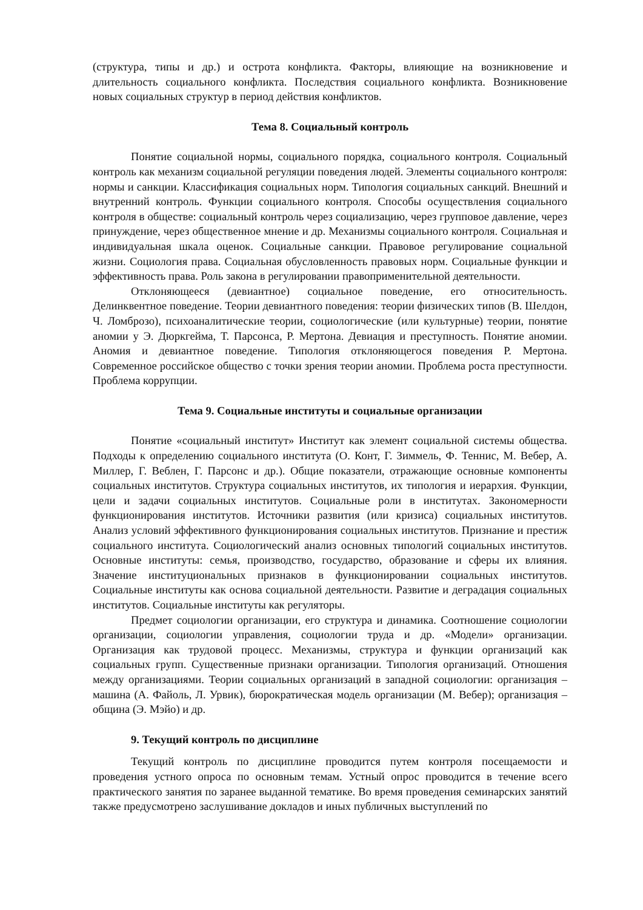(структура, типы и др.) и острота конфликта. Факторы, влияющие на возникновение и длительность социального конфликта. Последствия социального конфликта. Возникновение новых социальных структур в период действия конфликтов.
Тема 8. Социальный контроль
Понятие социальной нормы, социального порядка, социального контроля. Социальный контроль как механизм социальной регуляции поведения людей. Элементы социального контроля: нормы и санкции. Классификация социальных норм. Типология социальных санкций. Внешний и внутренний контроль. Функции социального контроля. Способы осуществления социального контроля в обществе: социальный контроль через социализацию, через групповое давление, через принуждение, через общественное мнение и др. Механизмы социального контроля. Социальная и индивидуальная шкала оценок. Социальные санкции. Правовое регулирование социальной жизни. Социология права. Социальная обусловленность правовых норм. Социальные функции и эффективность права. Роль закона в регулировании правоприменительной деятельности.
Отклоняющееся (девиантное) социальное поведение, его относительность. Делинквентное поведение. Теории девиантного поведения: теории физических типов (В. Шелдон, Ч. Ломброзо), психоаналитические теории, социологические (или культурные) теории, понятие аномии у Э. Дюркгейма, Т. Парсонса, Р. Мертона. Девиация и преступность. Понятие аномии. Аномия и девиантное поведение. Типология отклоняющегося поведения Р. Мертона. Современное российское общество с точки зрения теории аномии. Проблема роста преступности. Проблема коррупции.
Тема 9. Социальные институты и социальные организации
Понятие «социальный институт» Институт как элемент социальной системы общества. Подходы к определению социального института (О. Конт, Г. Зиммель, Ф. Теннис, М. Вебер, А. Миллер, Г. Веблен, Г. Парсонс и др.). Общие показатели, отражающие основные компоненты социальных институтов. Структура социальных институтов, их типология и иерархия. Функции, цели и задачи социальных институтов. Социальные роли в институтах. Закономерности функционирования институтов. Источники развития (или кризиса) социальных институтов. Анализ условий эффективного функционирования социальных институтов. Признание и престиж социального института. Социологический анализ основных типологий социальных институтов. Основные институты: семья, производство, государство, образование и сферы их влияния. Значение институциональных признаков в функционировании социальных институтов. Социальные институты как основа социальной деятельности. Развитие и деградация социальных институтов. Социальные институты как регуляторы.
Предмет социологии организации, его структура и динамика. Соотношение социологии организации, социологии управления, социологии труда и др. «Модели» организации. Организация как трудовой процесс. Механизмы, структура и функции организаций как социальных групп. Существенные признаки организации. Типология организаций. Отношения между организациями. Теории социальных организаций в западной социологии: организация – машина (А. Файоль, Л. Урвик), бюрократическая модель организации (М. Вебер); организация – община (Э. Мэйо) и др.
9. Текущий контроль по дисциплине
Текущий контроль по дисциплине проводится путем контроля посещаемости и проведения устного опроса по основным темам. Устный опрос проводится в течение всего практического занятия по заранее выданной тематике. Во время проведения семинарских занятий также предусмотрено заслушивание докладов и иных публичных выступлений по